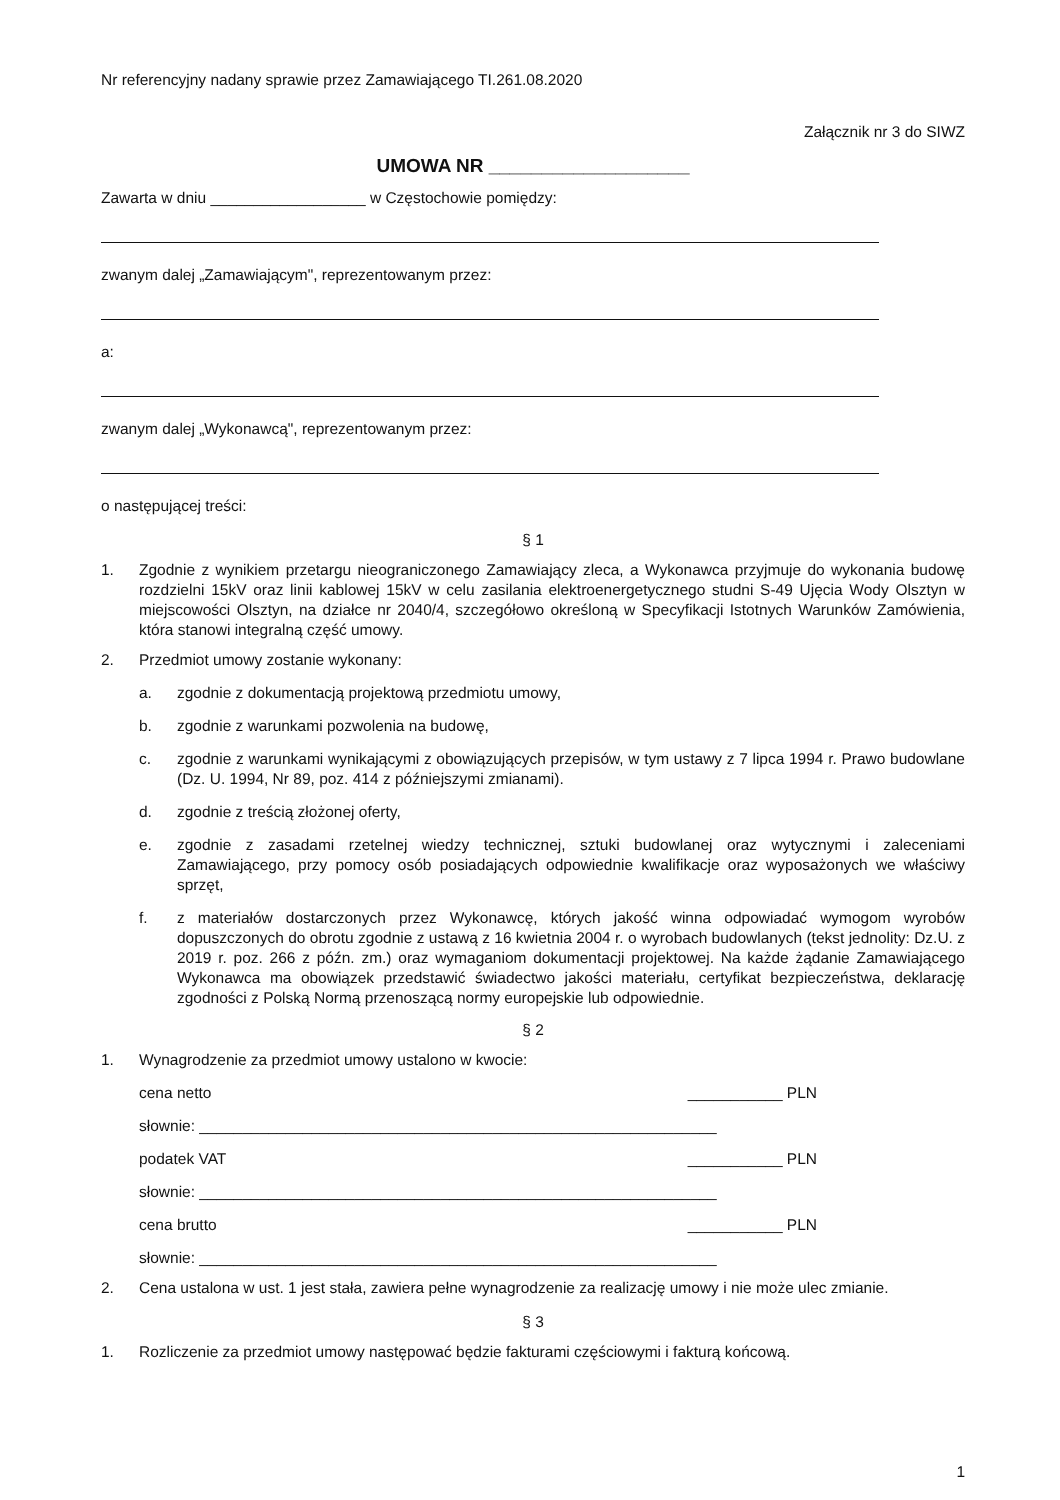Nr referencyjny nadany sprawie przez Zamawiającego TI.261.08.2020
Załącznik nr 3 do SIWZ
UMOWA NR ___________________
Zawarta w dniu __________________ w Częstochowie pomiędzy:
zwanym dalej „Zamawiającym", reprezentowanym przez:
a:
zwanym dalej „Wykonawcą", reprezentowanym przez:
o następującej treści:
§ 1
1. Zgodnie z wynikiem przetargu nieograniczonego Zamawiający zleca, a Wykonawca przyjmuje do wykonania budowę rozdzielni 15kV oraz linii kablowej 15kV w celu zasilania elektroenergetycznego studni S-49 Ujęcia Wody Olsztyn w miejscowości Olsztyn, na działce nr 2040/4, szczegółowo określoną w Specyfikacji Istotnych Warunków Zamówienia, która stanowi integralną część umowy.
2. Przedmiot umowy zostanie wykonany:
a. zgodnie z dokumentacją projektową przedmiotu umowy,
b. zgodnie z warunkami pozwolenia na budowę,
c. zgodnie z warunkami wynikającymi z obowiązujących przepisów, w tym ustawy z 7 lipca 1994 r. Prawo budowlane (Dz. U. 1994, Nr 89, poz. 414 z późniejszymi zmianami).
d. zgodnie z treścią złożonej oferty,
e. zgodnie z zasadami rzetelnej wiedzy technicznej, sztuki budowlanej oraz wytycznymi i zaleceniami Zamawiającego, przy pomocy osób posiadających odpowiednie kwalifikacje oraz wyposażonych we właściwy sprzęt,
f. z materiałów dostarczonych przez Wykonawcę, których jakość winna odpowiadać wymogom wyrobów dopuszczonych do obrotu zgodnie z ustawą z 16 kwietnia 2004 r. o wyrobach budowlanych (tekst jednolity: Dz.U. z 2019 r. poz. 266 z późn. zm.) oraz wymaganiom dokumentacji projektowej. Na każde żądanie Zamawiającego Wykonawca ma obowiązek przedstawić świadectwo jakości materiału, certyfikat bezpieczeństwa, deklarację zgodności z Polską Normą przenoszącą normy europejskie lub odpowiednie.
§ 2
1. Wynagrodzenie za przedmiot umowy ustalono w kwocie:
cena netto ___________ PLN
słownie: ____________________________________________________________
podatek VAT ___________ PLN
słownie: ____________________________________________________________
cena brutto ___________ PLN
słownie: ____________________________________________________________
2. Cena ustalona w ust. 1 jest stała, zawiera pełne wynagrodzenie za realizację umowy i nie może ulec zmianie.
§ 3
1. Rozliczenie za przedmiot umowy następować będzie fakturami częściowymi i fakturą końcową.
1